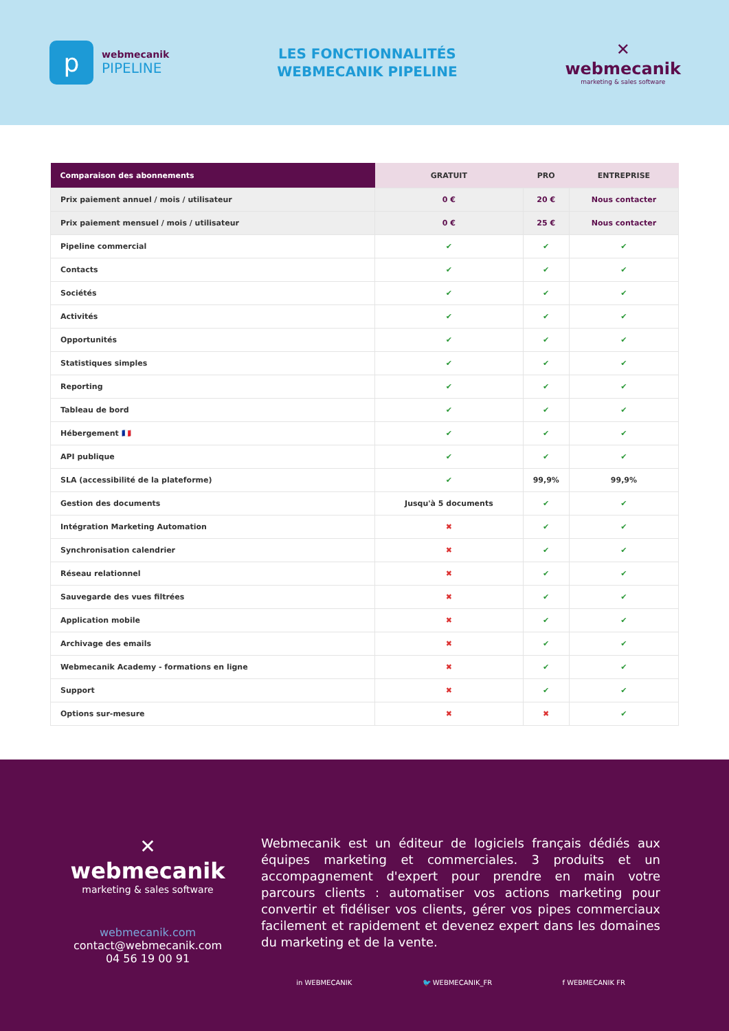p
webmecanik
PIPELINE
LES FONCTIONNALITÉS
WEBMECANIK PIPELINE
✕
webmecanik
marketing & sales software
| Comparaison des abonnements | GRATUIT | PRO | ENTREPRISE |
| --- | --- | --- | --- |
| Prix paiement annuel / mois / utilisateur | 0 € | 20 € | Nous contacter |
| Prix paiement mensuel / mois / utilisateur | 0 € | 25 € | Nous contacter |
| Pipeline commercial | ✔ | ✔ | ✔ |
| Contacts | ✔ | ✔ | ✔ |
| Sociétés | ✔ | ✔ | ✔ |
| Activités | ✔ | ✔ | ✔ |
| Opportunités | ✔ | ✔ | ✔ |
| Statistiques simples | ✔ | ✔ | ✔ |
| Reporting | ✔ | ✔ | ✔ |
| Tableau de bord | ✔ | ✔ | ✔ |
| Hébergement 🇫🇷 | ✔ | ✔ | ✔ |
| API publique | ✔ | ✔ | ✔ |
| SLA (accessibilité de la plateforme) | ✔ | 99,9% | 99,9% |
| Gestion des documents | Jusqu'à 5 documents | ✔ | ✔ |
| Intégration Marketing Automation | ✖ | ✔ | ✔ |
| Synchronisation calendrier | ✖ | ✔ | ✔ |
| Réseau relationnel | ✖ | ✔ | ✔ |
| Sauvegarde des vues filtrées | ✖ | ✔ | ✔ |
| Application mobile | ✖ | ✔ | ✔ |
| Archivage des emails | ✖ | ✔ | ✔ |
| Webmecanik Academy - formations en ligne | ✖ | ✔ | ✔ |
| Support | ✖ | ✔ | ✔ |
| Options sur-mesure | ✖ | ✖ | ✔ |
✕
webmecanik
marketing & sales software
webmecanik.com
contact@webmecanik.com
04 56 19 00 91
Webmecanik est un éditeur de logiciels français dédiés aux équipes marketing et commerciales. 3 produits et un accompagnement d'expert pour prendre en main votre parcours clients : automatiser vos actions marketing pour convertir et fidéliser vos clients, gérer vos pipes commerciaux facilement et rapidement et devenez expert dans les domaines du marketing et de la vente.
in WEBMECANIK 🐦 WEBMECANIK_FR f WEBMECANIK FR